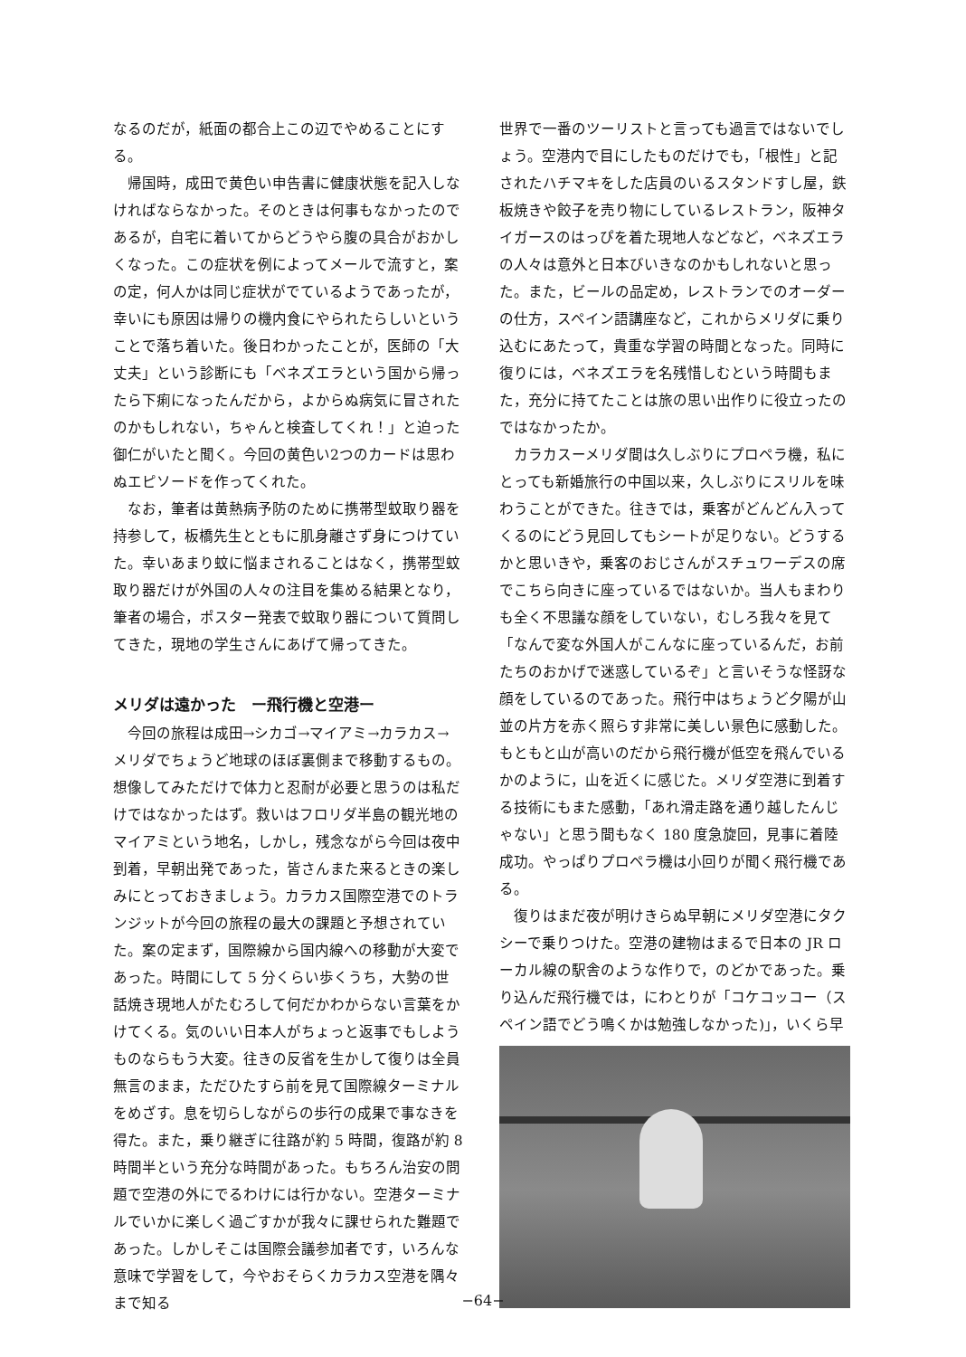なるのだが，紙面の都合上この辺でやめることにする。
帰国時，成田で黄色い申告書に健康状態を記入しなければならなかった。そのときは何事もなかったのであるが，自宅に着いてからどうやら腹の具合がおかしくなった。この症状を例によってメールで流すと，案の定，何人かは同じ症状がでているようであったが，幸いにも原因は帰りの機内食にやられたらしいということで落ち着いた。後日わかったことが，医師の「大丈夫」という診断にも「ベネズエラという国から帰ったら下痢になったんだから，よからぬ病気に冒されたのかもしれない，ちゃんと検査してくれ！」と迫った御仁がいたと聞く。今回の黄色い2つのカードは思わぬエピソードを作ってくれた。
なお，筆者は黄熱病予防のために携帯型蚊取り器を持参して，板橋先生とともに肌身離さず身につけていた。幸いあまり蚊に悩まされることはなく，携帯型蚊取り器だけが外国の人々の注目を集める結果となり，筆者の場合，ポスター発表で蚊取り器について質問してきた，現地の学生さんにあげて帰ってきた。
メリダは遠かった　ー飛行機と空港ー
今回の旅程は成田→シカゴ→マイアミ→カラカス→メリダでちょうど地球のほぼ裏側まで移動するもの。想像してみただけで体力と忍耐が必要と思うのは私だけではなかったはず。救いはフロリダ半島の観光地のマイアミという地名，しかし，残念ながら今回は夜中到着，早朝出発であった，皆さんまた来るときの楽しみにとっておきましょう。カラカス国際空港でのトランジットが今回の旅程の最大の課題と予想されていた。案の定まず，国際線から国内線への移動が大変であった。時間にして 5 分くらい歩くうち，大勢の世話焼き現地人がたむろして何だかわからない言葉をかけてくる。気のいい日本人がちょっと返事でもしようものならもう大変。往きの反省を生かして復りは全員無言のまま，ただひたすら前を見て国際線ターミナルをめざす。息を切らしながらの歩行の成果で事なきを得た。また，乗り継ぎに往路が約 5 時間，復路が約 8 時間半という充分な時間があった。もちろん治安の問題で空港の外にでるわけには行かない。空港ターミナルでいかに楽しく過ごすかが我々に課せられた難題であった。しかしそこは国際会議参加者です，いろんな意味で学習をして，今やおそらくカラカス空港を隅々まで知る
世界で一番のツーリストと言っても過言ではないでしょう。空港内で目にしたものだけでも，「根性」と記されたハチマキをした店員のいるスタンドすし屋，鉄板焼きや餃子を売り物にしているレストラン，阪神タイガースのはっぴを着た現地人などなど，ベネズエラの人々は意外と日本びいきなのかもしれないと思った。また，ビールの品定め，レストランでのオーダーの仕方，スペイン語講座など，これからメリダに乗り込むにあたって，貴重な学習の時間となった。同時に復りには，ベネズエラを名残惜しむという時間もまた，充分に持てたことは旅の思い出作りに役立ったのではなかったか。
カラカスーメリダ間は久しぶりにプロペラ機，私にとっても新婚旅行の中国以来，久しぶりにスリルを味わうことができた。往きでは，乗客がどんどん入ってくるのにどう見回してもシートが足りない。どうするかと思いきや，乗客のおじさんがスチュワーデスの席でこちら向きに座っているではないか。当人もまわりも全く不思議な顔をしていない，むしろ我々を見て「なんで変な外国人がこんなに座っているんだ，お前たちのおかげで迷惑しているぞ」と言いそうな怪訝な顔をしているのであった。飛行中はちょうど夕陽が山並の片方を赤く照らす非常に美しい景色に感動した。もともと山が高いのだから飛行機が低空を飛んでいるかのように，山を近くに感じた。メリダ空港に到着する技術にもまた感動，「あれ滑走路を通り越したんじゃない」と思う間もなく 180 度急旋回，見事に着陸成功。やっぱりプロペラ機は小回りが聞く飛行機である。
復りはまだ夜が明けきらぬ早朝にメリダ空港にタクシーで乗りつけた。空港の建物はまるで日本の JR ローカル線の駅舎のような作りで，のどかであった。乗り込んだ飛行機では，にわとりが「コケコッコー（スペイン語でどう鳴くかは勉強しなかった)」，いくら早
−64−